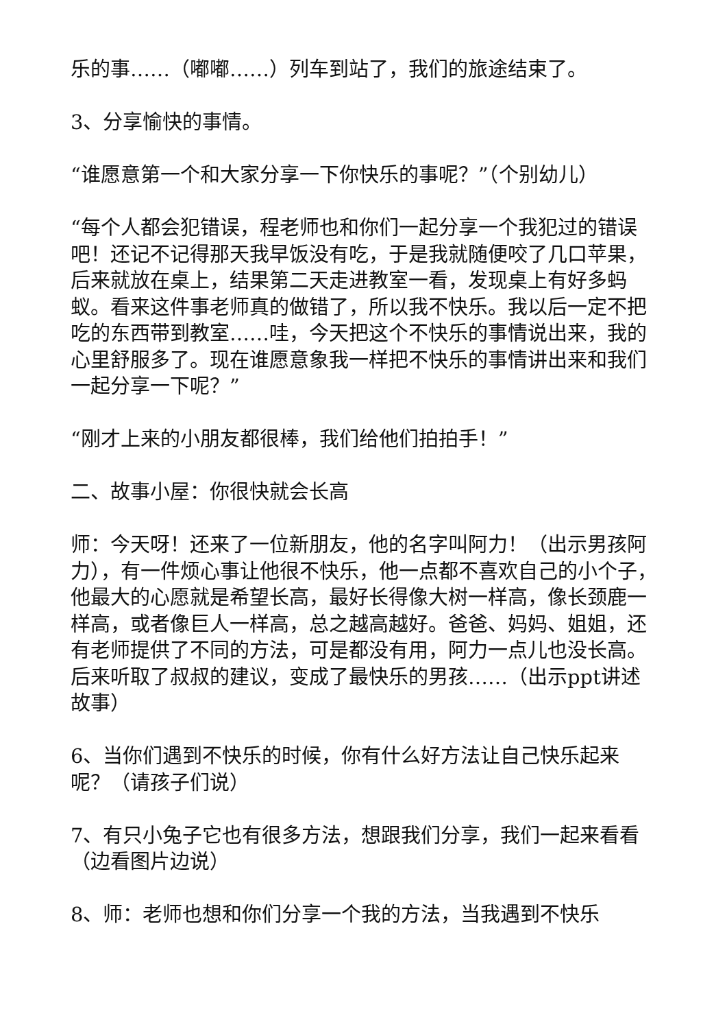乐的事……（嘟嘟……）列车到站了，我们的旅途结束了。
3、分享愉快的事情。
“谁愿意第一个和大家分享一下你快乐的事呢？”（个别幼儿）
“每个人都会犯错误，程老师也和你们一起分享一个我犯过的错误吧！还记不记得那天我早饭没有吃，于是我就随便咬了几口苹果，后来就放在桌上，结果第二天走进教室一看，发现桌上有好多蚂蚁。看来这件事老师真的做错了，所以我不快乐。我以后一定不把吃的东西带到教室……哇，今天把这个不快乐的事情说出来，我的心里舒服多了。现在谁愿意象我一样把不快乐的事情讲出来和我们一起分享一下呢？”
“刚才上来的小朋友都很棒，我们给他们拍拍手！”
二、故事小屋：你很快就会长高
师：今天呀！还来了一位新朋友，他的名字叫阿力！（出示男孩阿力），有一件烦心事让他很不快乐，他一点都不喜欢自己的小个子，他最大的心愿就是希望长高，最好长得像大树一样高，像长颈鹿一样高，或者像巨人一样高，总之越高越好。爸爸、妈妈、姐姐，还有老师提供了不同的方法，可是都没有用，阿力一点儿也没长高。后来听取了叔叔的建议，变成了最快乐的男孩……（出示ppt讲述故事）
6、当你们遇到不快乐的时候，你有什么好方法让自己快乐起来呢？（请孩子们说）
7、有只小兔子它也有很多方法，想跟我们分享，我们一起来看看（边看图片边说）
8、师：老师也想和你们分享一个我的方法，当我遇到不快乐